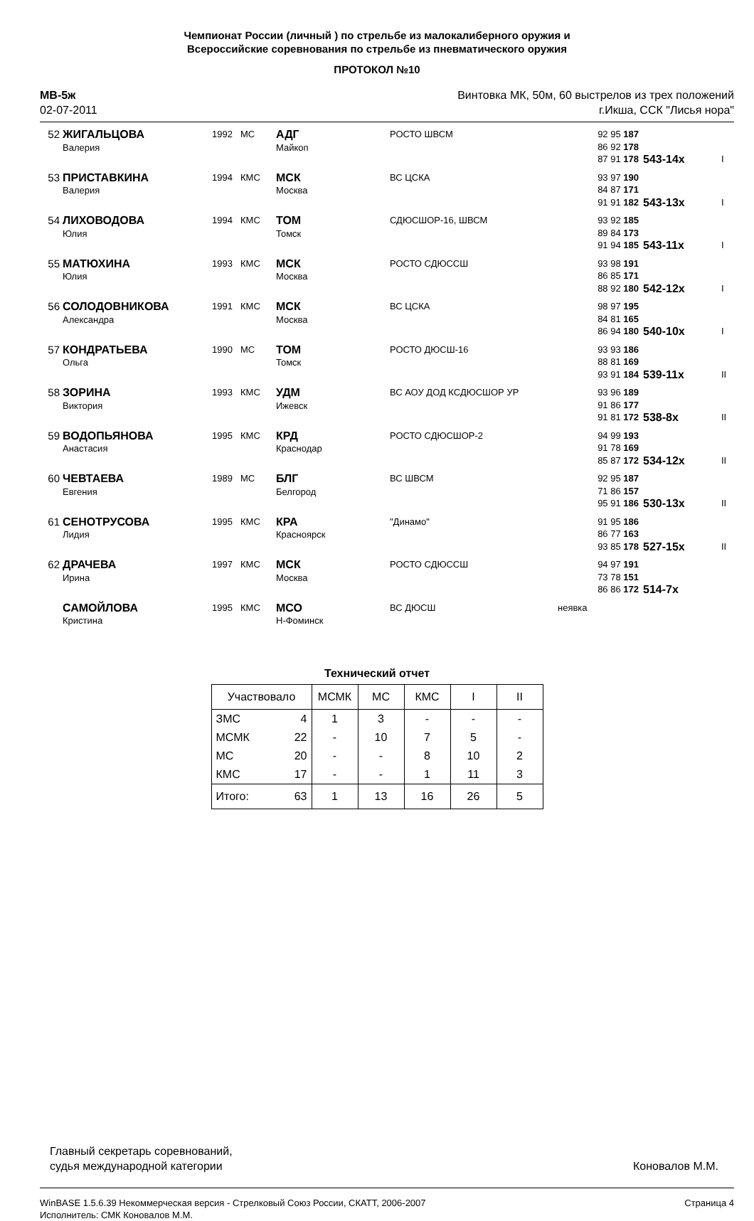Чемпионат России (личный ) по стрельбе из малокалиберного оружия и
Всероссийские соревнования по стрельбе из пневматического оружия
ПРОТОКОЛ №10
МВ-5ж
02-07-2011
Винтовка МК, 50м, 60 выстрелов из трех положений
г.Икша, ССК "Лисья нора"
| 52 | ЖИГАЛЬЦОВА Валерия | 1992 | МС | АДГ Майкоп | РОСТО ШВСМ | 92 95 187 86 92 178 87 91 178 | 543-14x | I |
| 53 | ПРИСТАВКИНА Валерия | 1994 | КМС | МСК Москва | ВС ЦСКА | 93 97 190 84 87 171 91 91 182 | 543-13x | I |
| 54 | ЛИХОВОДОВА Юлия | 1994 | КМС | ТОМ Томск | СДЮСШОР-16, ШВСМ | 93 92 185 89 84 173 91 94 185 | 543-11x | I |
| 55 | МАТЮХИНА Юлия | 1993 | КМС | МСК Москва | РОСТО СДЮССШ | 93 98 191 86 85 171 88 92 180 | 542-12x | I |
| 56 | СОЛОДОВНИКОВА Александра | 1991 | КМС | МСК Москва | ВС ЦСКА | 98 97 195 84 81 165 86 94 180 | 540-10x | I |
| 57 | КОНДРАТЬЕВА Ольга | 1990 | МС | ТОМ Томск | РОСТО ДЮСШ-16 | 93 93 186 88 81 169 93 91 184 | 539-11x | II |
| 58 | ЗОРИНА Виктория | 1993 | КМС | УДМ Ижевск | ВС АОУ ДОД КСДЮСШОР УР | 93 96 189 91 86 177 91 81 172 | 538-8x | II |
| 59 | ВОДОПЬЯНОВА Анастасия | 1995 | КМС | КРД Краснодар | РОСТО СДЮСШОР-2 | 94 99 193 91 78 169 85 87 172 | 534-12x | II |
| 60 | ЧЕВТАЕВА Евгения | 1989 | МС | БЛГ Белгород | ВС ШВСМ | 92 95 187 71 86 157 95 91 186 | 530-13x | II |
| 61 | СЕНОТРУСОВА Лидия | 1995 | КМС | КРА Красноярск | "Динамо" | 91 95 186 86 77 163 93 85 178 | 527-15x | II |
| 62 | ДРАЧЕВА Ирина | 1997 | КМС | МСК Москва | РОСТО СДЮССШ | 94 97 191 73 78 151 86 86 172 | 514-7x | |
| | САМОЙЛОВА Кристина | 1995 | КМС | МСО Н-Фоминск | ВС ДЮСШ | неявка | | |
Технический отчет
| Участвовало | | МСМК | МС | КМС | I | II |
| --- | --- | --- | --- | --- | --- | --- |
| ЗМС | 4 | 1 | 3 | - | - | - |
| МСМК | 22 | - | 10 | 7 | 5 | - |
| МС | 20 | - | - | 8 | 10 | 2 |
| КМС | 17 | - | - | 1 | 11 | 3 |
| Итого: | 63 | 1 | 13 | 16 | 26 | 5 |
Главный секретарь соревнований,
судья международной категории
Коновалов М.М.
WinBASE 1.5.6.39 Некоммерческая версия - Стрелковый Союз России, СКАТТ, 2006-2007
Исполнитель: СМК Коновалов М.М.
Страница 4